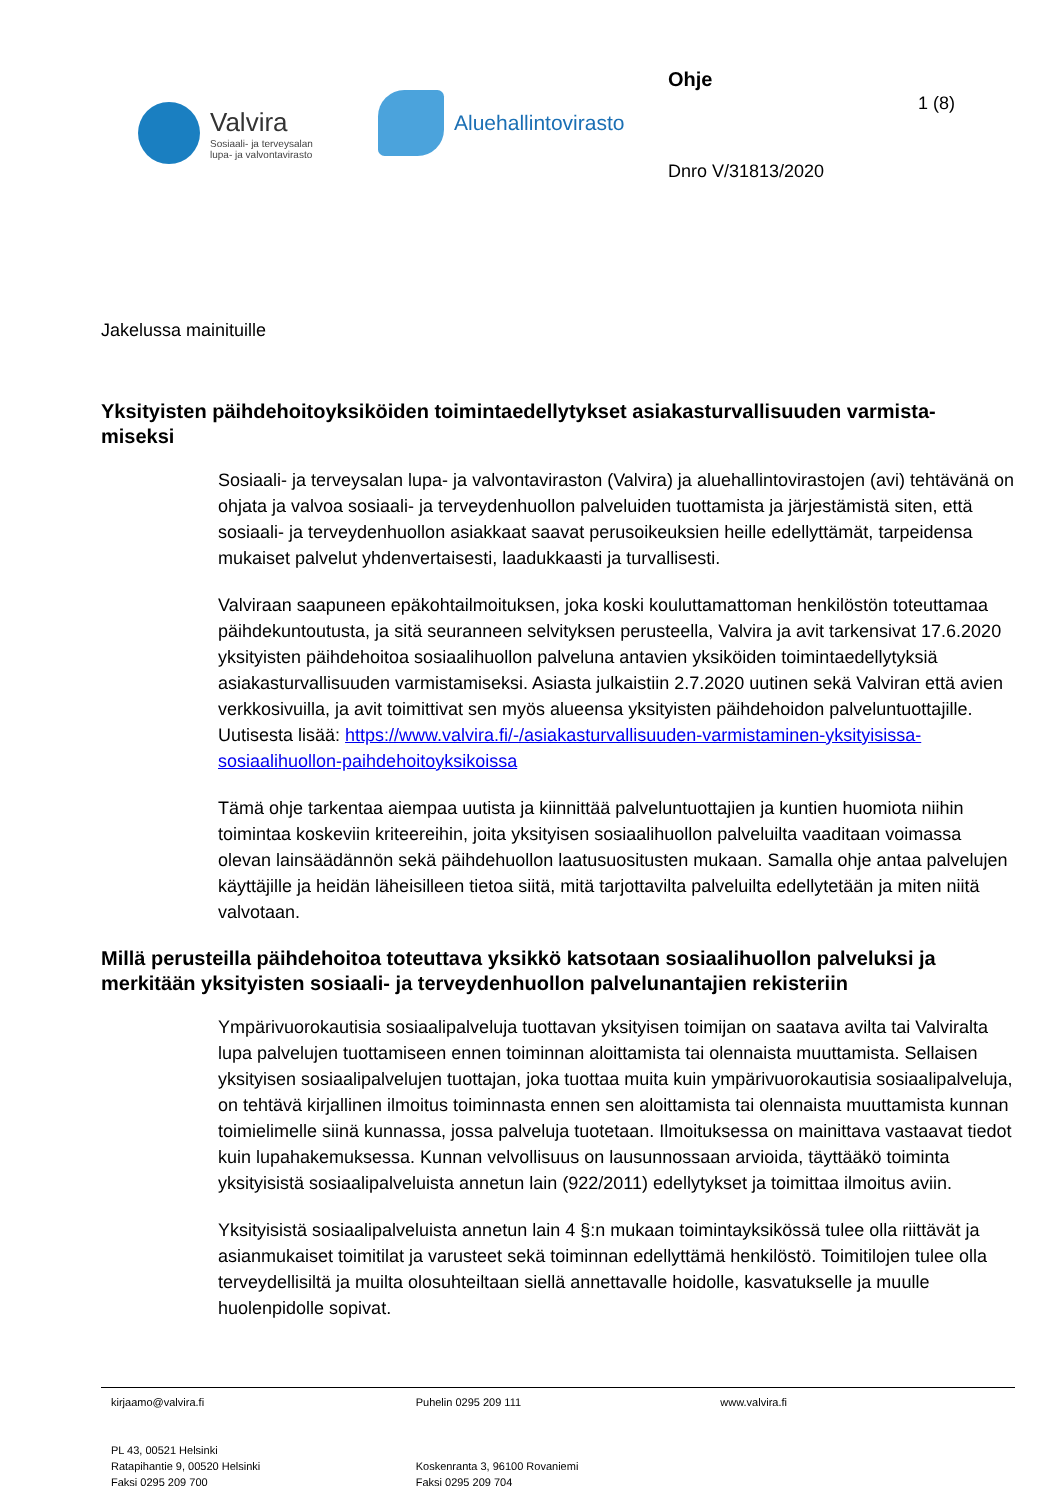Valvira
Sosiaali- ja terveysalan
lupa- ja valvontavirasto
Aluehallintovirasto
Ohje
Dnro V/31813/2020
1 (8)
Jakelussa mainituille
Yksityisten päihdehoitoyksiköiden toimintaedellytykset asiakasturvallisuuden varmista-
miseksi
Sosiaali- ja terveysalan lupa- ja valvontaviraston (Valvira) ja aluehallintovirastojen (avi) tehtävänä on ohjata ja valvoa sosiaali- ja terveydenhuollon palveluiden tuottamista ja järjestämistä siten, että sosiaali- ja terveydenhuollon asiakkaat saavat perusoikeuksien heille edellyttämät, tarpeidensa mukaiset palvelut yhdenvertaisesti, laadukkaasti ja turvallisesti.
Valviraan saapuneen epäkohtailmoituksen, joka koski kouluttamattoman henkilöstön toteuttamaa päihdekuntoutusta, ja sitä seuranneen selvityksen perusteella, Valvira ja avit tarkensivat 17.6.2020 yksityisten päihdehoitoa sosiaalihuollon palveluna antavien yksiköiden toimintaedellytyksiä asiakasturvallisuuden varmistamiseksi. Asiasta julkaistiin 2.7.2020 uutinen sekä Valviran että avien verkkosivuilla, ja avit toimittivat sen myös alueensa yksityisten päihdehoidon palveluntuottajille. Uutisesta lisää: https://www.valvira.fi/-/asiakasturvallisuuden-varmistaminen-yksityisissa-sosiaalihuollon-paihdehoitoyksikoissa
Tämä ohje tarkentaa aiempaa uutista ja kiinnittää palveluntuottajien ja kuntien huomiota niihin toimintaa koskeviin kriteereihin, joita yksityisen sosiaalihuollon palveluilta vaaditaan voimassa olevan lainsäädännön sekä päihdehuollon laatusuositusten mukaan. Samalla ohje antaa palvelujen käyttäjille ja heidän läheisilleen tietoa siitä, mitä tarjottavilta palveluilta edellytetään ja miten niitä valvotaan.
Millä perusteilla päihdehoitoa toteuttava yksikkö katsotaan sosiaalihuollon palveluksi ja merkitään yksityisten sosiaali- ja terveydenhuollon palvelunantajien rekisteriin
Ympärivuorokautisia sosiaalipalveluja tuottavan yksityisen toimijan on saatava avilta tai Valviralta lupa palvelujen tuottamiseen ennen toiminnan aloittamista tai olennaista muuttamista. Sellaisen yksityisen sosiaalipalvelujen tuottajan, joka tuottaa muita kuin ympärivuorokautisia sosiaalipalveluja, on tehtävä kirjallinen ilmoitus toiminnasta ennen sen aloittamista tai olennaista muuttamista kunnan toimielimelle siinä kunnassa, jossa palveluja tuotetaan. Ilmoituksessa on mainittava vastaavat tiedot kuin lupahakemuksessa. Kunnan velvollisuus on lausunnossaan arvioida, täyttääkö toiminta yksityisistä sosiaalipalveluista annetun lain (922/2011) edellytykset ja toimittaa ilmoitus aviin.
Yksityisistä sosiaalipalveluista annetun lain 4 §:n mukaan toimintayksikössä tulee olla riittävät ja asianmukaiset toimitilat ja varusteet sekä toiminnan edellyttämä henkilöstö. Toimitilojen tulee olla terveydellisiltä ja muilta olosuhteiltaan siellä annettavalle hoidolle, kasvatukselle ja muulle huolenpidolle sopivat.
kirjaamo@valvira.fi
PL 43, 00521 Helsinki
Ratapihantie 9, 00520 Helsinki
Faksi 0295 209 700
Puhelin 0295 209 111
Koskenranta 3, 96100 Rovaniemi
Faksi 0295 209 704
www.valvira.fi